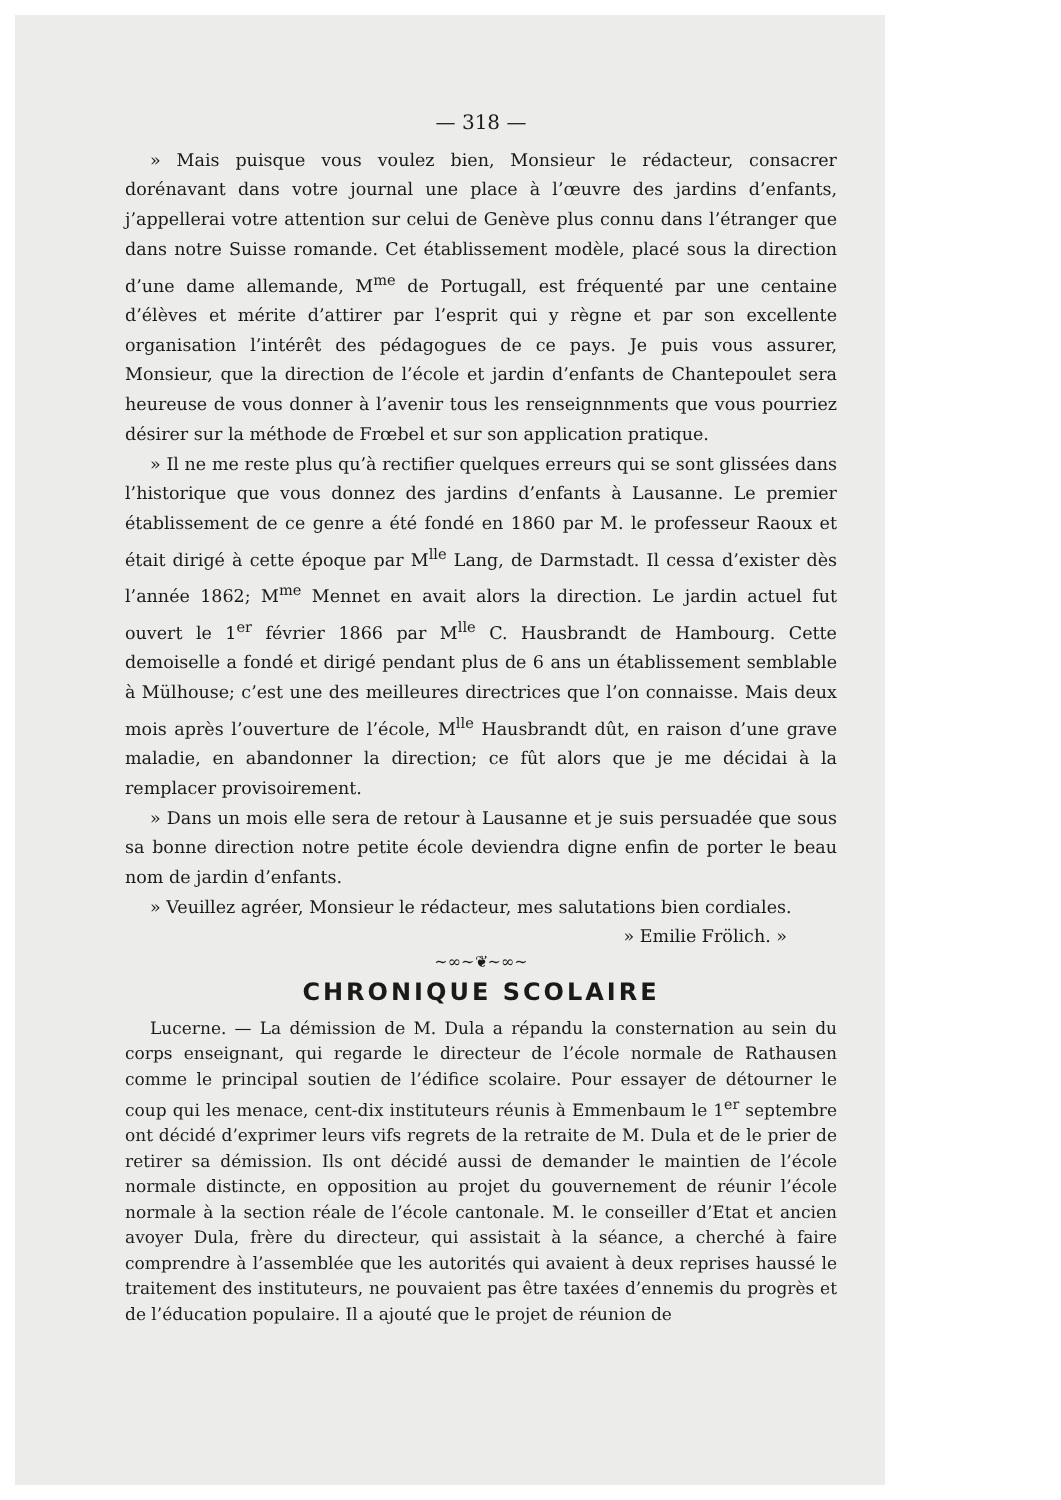— 318 —
» Mais puisque vous voulez bien, Monsieur le rédacteur, consacrer dorénavant dans votre journal une place à l’œuvre des jardins d’enfants, j’appellerai votre attention sur celui de Genève plus connu dans l’étranger que dans notre Suisse romande. Cet établissement modèle, placé sous la direction d’une dame allemande, M<sup>me</sup> de Portugall, est fréquenté par une centaine d’élèves et mérite d’attirer par l’esprit qui y règne et par son excellente organisation l’intérêt des pédagogues de ce pays. Je puis vous assurer, Monsieur, que la direction de l’école et jardin d’enfants de Chantepoulet sera heureuse de vous donner à l’avenir tous les renseignnments que vous pourriez désirer sur la méthode de Frœbel et sur son application pratique.
» Il ne me reste plus qu’à rectifier quelques erreurs qui se sont glissées dans l’historique que vous donnez des jardins d’enfants à Lausanne. Le premier établissement de ce genre a été fondé en 1860 par M. le professeur Raoux et était dirigé à cette époque par M<sup>lle</sup> Lang, de Darmstadt. Il cessa d’exister dès l’année 1862; M<sup>me</sup> Mennet en avait alors la direction. Le jardin actuel fut ouvert le 1<sup>er</sup> février 1866 par M<sup>lle</sup> C. Hausbrandt de Hambourg. Cette demoiselle a fondé et dirigé pendant plus de 6 ans un établissement semblable à Mülhouse; c’est une des meilleures directrices que l’on connaisse. Mais deux mois après l’ouverture de l’école, M<sup>lle</sup> Hausbrandt dût, en raison d’une grave maladie, en abandonner la direction; ce fût alors que je me décidai à la remplacer provisoirement.
» Dans un mois elle sera de retour à Lausanne et je suis persuadée que sous sa bonne direction notre petite école deviendra digne enfin de porter le beau nom de jardin d’enfants.
» Veuillez agréer, Monsieur le rédacteur, mes salutations bien cordiales.
» Emilie Frölich. »
~∞~❦~∞~
CHRONIQUE SCOLAIRE
Lucerne. — La démission de M. Dula a répandu la consternation au sein du corps enseignant, qui regarde le directeur de l’école normale de Rathausen comme le principal soutien de l’édifice scolaire. Pour essayer de détourner le coup qui les menace, cent-dix instituteurs réunis à Emmenbaum le 1<sup>er</sup> septembre ont décidé d’exprimer leurs vifs regrets de la retraite de M. Dula et de le prier de retirer sa démission. Ils ont décidé aussi de demander le maintien de l’école normale distincte, en opposition au projet du gouvernement de réunir l’école normale à la section réale de l’école cantonale. M. le conseiller d’Etat et ancien avoyer Dula, frère du directeur, qui assistait à la séance, a cherché à faire comprendre à l’assemblée que les autorités qui avaient à deux reprises haussé le traitement des instituteurs, ne pouvaient pas être taxées d’ennemis du progrès et de l’éducation populaire. Il a ajouté que le projet de réunion de